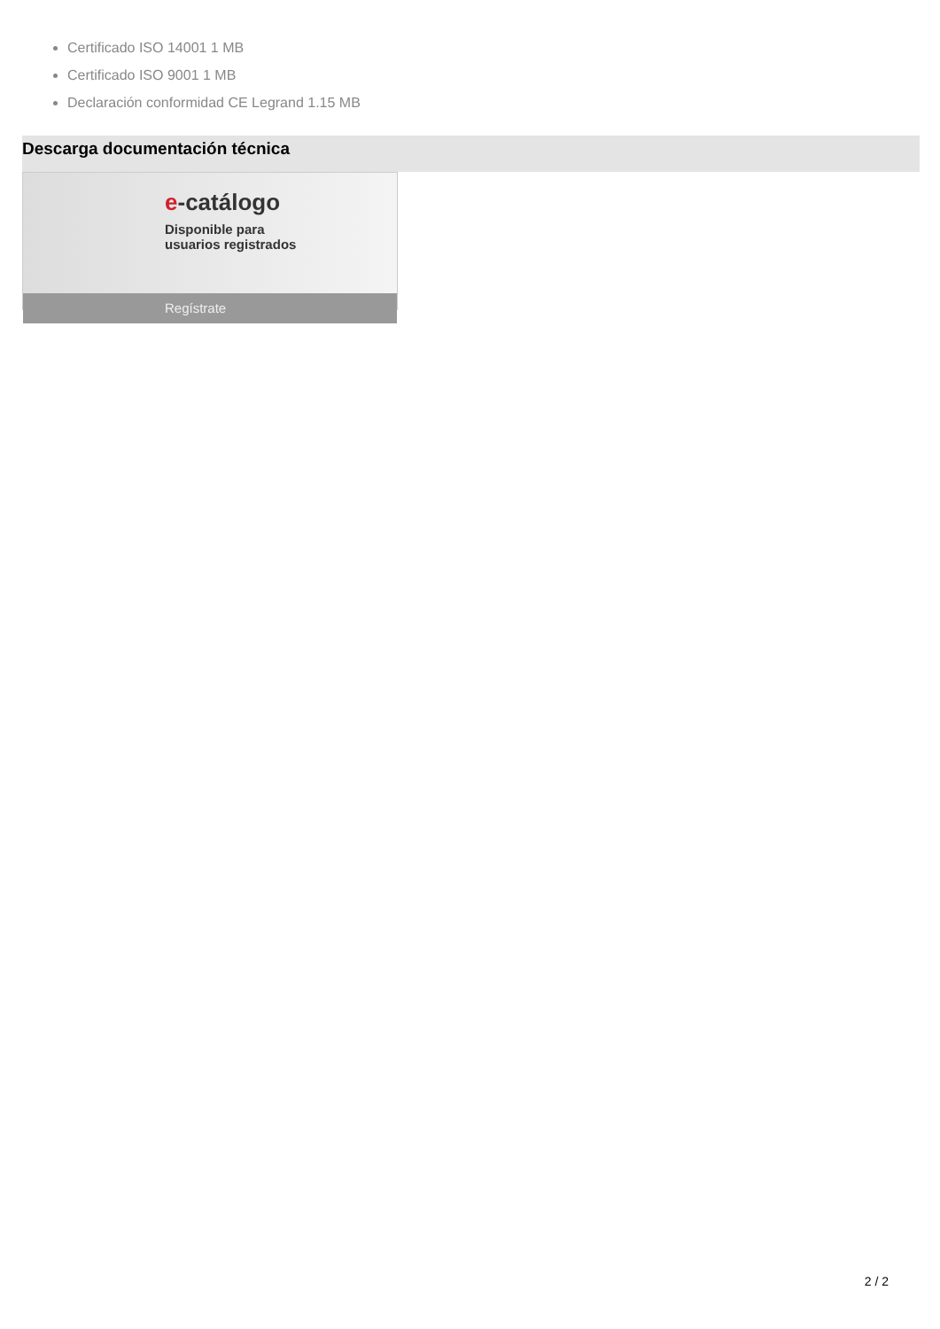Certificado ISO 14001 1 MB
Certificado ISO 9001 1 MB
Declaración conformidad CE Legrand 1.15 MB
Descarga documentación técnica
e-catálogo
Disponible para
usuarios registrados
Regístrate
2 / 2